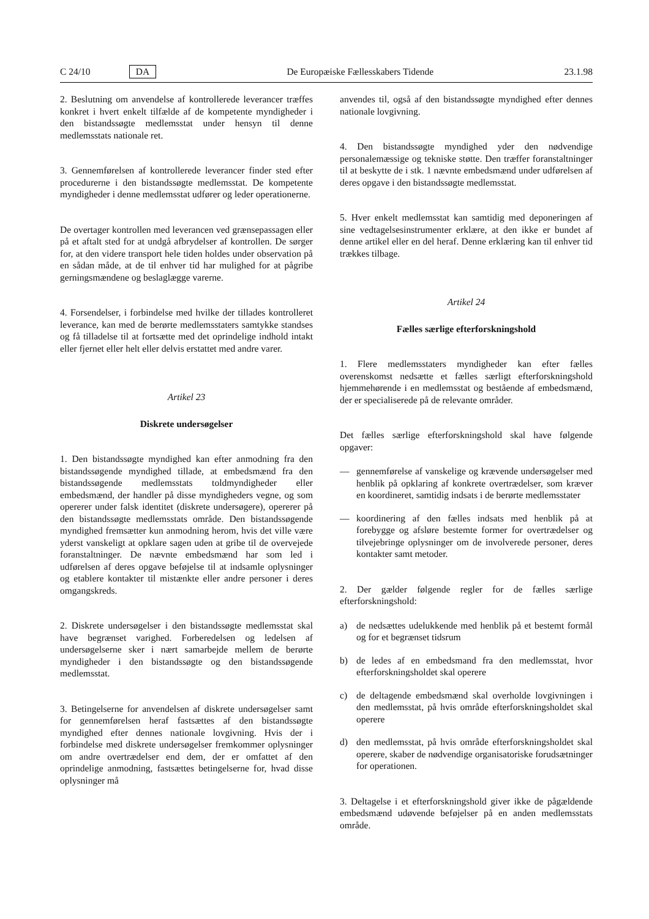C 24/10 DA De Europæiske Fællesskabers Tidende 23.1.98
2. Beslutning om anvendelse af kontrollerede leverancer træffes konkret i hvert enkelt tilfælde af de kompetente myndigheder i den bistandssøgte medlemsstat under hensyn til denne medlemsstats nationale ret.
3. Gennemførelsen af kontrollerede leverancer finder sted efter procedurerne i den bistandssøgte medlemsstat. De kompetente myndigheder i denne medlemsstat udfører og leder operationerne.
De overtager kontrollen med leverancen ved grænsepassagen eller på et aftalt sted for at undgå afbrydelser af kontrollen. De sørger for, at den videre transport hele tiden holdes under observation på en sådan måde, at de til enhver tid har mulighed for at pågribe gerningsmændene og beslaglægge varerne.
4. Forsendelser, i forbindelse med hvilke der tillades kontrolleret leverance, kan med de berørte medlemsstaters samtykke standses og få tilladelse til at fortsætte med det oprindelige indhold intakt eller fjernet eller helt eller delvis erstattet med andre varer.
Artikel 23
Diskrete undersøgelser
1. Den bistandssøgte myndighed kan efter anmodning fra den bistandssøgende myndighed tillade, at embedsmænd fra den bistandssøgende medlemsstats toldmyndigheder eller embedsmænd, der handler på disse myndigheders vegne, og som opererer under falsk identitet (diskrete undersøgere), opererer på den bistandssøgte medlemsstats område. Den bistandssøgende myndighed fremsætter kun anmodning herom, hvis det ville være yderst vanskeligt at opklare sagen uden at gribe til de overvejede foranstaltninger. De nævnte embedsmænd har som led i udførelsen af deres opgave beføjelse til at indsamle oplysninger og etablere kontakter til mistænkte eller andre personer i deres omgangskreds.
2. Diskrete undersøgelser i den bistandssøgte medlemsstat skal have begrænset varighed. Forberedelsen og ledelsen af undersøgelserne sker i nært samarbejde mellem de berørte myndigheder i den bistandssøgte og den bistandssøgende medlemsstat.
3. Betingelserne for anvendelsen af diskrete undersøgelser samt for gennemførelsen heraf fastsættes af den bistandssøgte myndighed efter dennes nationale lovgivning. Hvis der i forbindelse med diskrete undersøgelser fremkommer oplysninger om andre overtrædelser end dem, der er omfattet af den oprindelige anmodning, fastsættes betingelserne for, hvad disse oplysninger må
anvendes til, også af den bistandssøgte myndighed efter dennes nationale lovgivning.
4. Den bistandssøgte myndighed yder den nødvendige personalemæssige og tekniske støtte. Den træffer foranstaltninger til at beskytte de i stk. 1 nævnte embedsmænd under udførelsen af deres opgave i den bistandssøgte medlemsstat.
5. Hver enkelt medlemsstat kan samtidig med deponeringen af sine vedtagelsesinstrumenter erklære, at den ikke er bundet af denne artikel eller en del heraf. Denne erklæring kan til enhver tid trækkes tilbage.
Artikel 24
Fælles særlige efterforskningshold
1. Flere medlemsstaters myndigheder kan efter fælles overenskomst nedsætte et fælles særligt efterforskningshold hjemmehørende i en medlemsstat og bestående af embedsmænd, der er specialiserede på de relevante områder.
Det fælles særlige efterforskningshold skal have følgende opgaver:
— gennemførelse af vanskelige og krævende undersøgelser med henblik på opklaring af konkrete overtrædelser, som kræver en koordineret, samtidig indsats i de berørte medlemsstater
— koordinering af den fælles indsats med henblik på at forebygge og afsløre bestemte former for overtrædelser og tilvejebringe oplysninger om de involverede personer, deres kontakter samt metoder.
2. Der gælder følgende regler for de fælles særlige efterforskningshold:
a) de nedsættes udelukkende med henblik på et bestemt formål og for et begrænset tidsrum
b) de ledes af en embedsmand fra den medlemsstat, hvor efterforskningsholdet skal operere
c) de deltagende embedsmænd skal overholde lovgivningen i den medlemsstat, på hvis område efterforskningsholdet skal operere
d) den medlemsstat, på hvis område efterforskningsholdet skal operere, skaber de nødvendige organisatoriske forudsætninger for operationen.
3. Deltagelse i et efterforskningshold giver ikke de pågældende embedsmænd udøvende beføjelser på en anden medlemsstats område.